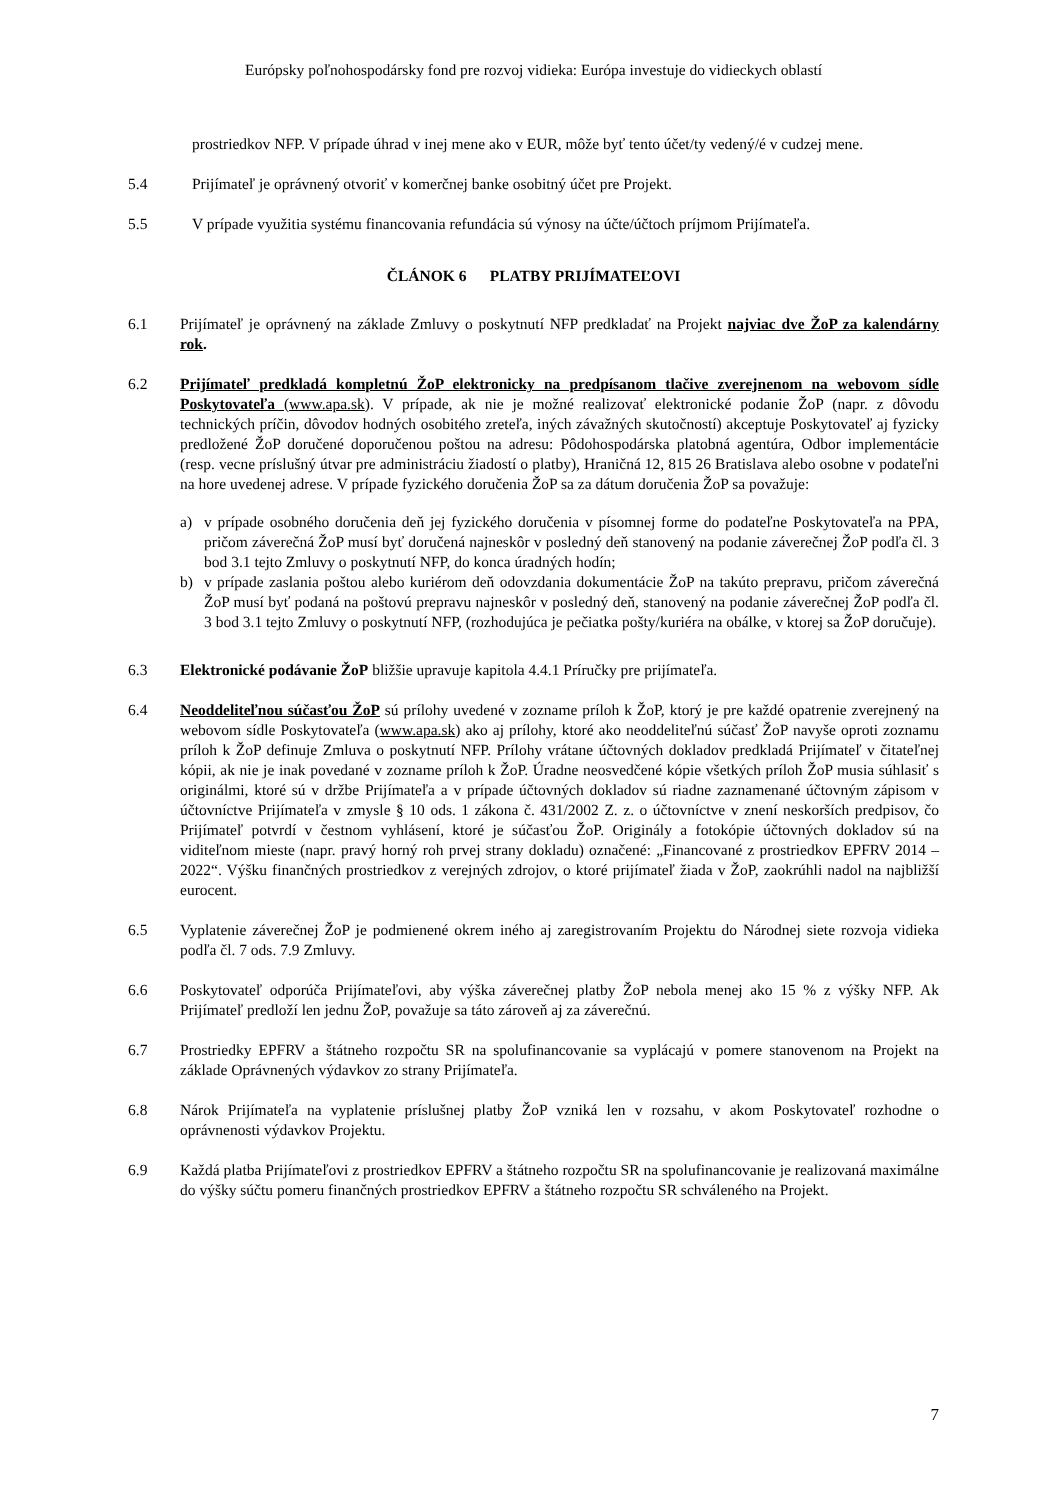Európsky poľnohospodársky fond pre rozvoj vidieka: Európa investuje do vidieckych oblastí
prostriedkov NFP. V prípade úhrad v inej mene ako v EUR, môže byť tento účet/ty vedený/é v cudzej mene.
5.4 Prijímateľ je oprávnený otvoriť v komerčnej banke osobitný účet pre Projekt.
5.5 V prípade využitia systému financovania refundácia sú výnosy na účte/účtoch príjmom Prijímateľa.
ČLÁNOK 6 PLATBY PRIJÍMATEĽOVI
6.1 Prijímateľ je oprávnený na základe Zmluvy o poskytnutí NFP predkladať na Projekt najviac dve ŽoP za kalendárny rok.
6.2 Prijímateľ predkladá kompletnú ŽoP elektronicky na predpísanom tlačive zverejnenom na webovom sídle Poskytovateľa (www.apa.sk). V prípade, ak nie je možné realizovať elektronické podanie ŽoP (napr. z dôvodu technických príčin, dôvodov hodných osobitého zreteľa, iných závažných skutočností) akceptuje Poskytovateľ aj fyzicky predložené ŽoP doručené doporučenou poštou na adresu: Pôdohospodárska platobná agentúra, Odbor implementácie (resp. vecne príslušný útvar pre administráciu žiadostí o platby), Hraničná 12, 815 26 Bratislava alebo osobne v podateľni na hore uvedenej adrese. V prípade fyzického doručenia ŽoP sa za dátum doručenia ŽoP sa považuje:
a) v prípade osobného doručenia deň jej fyzického doručenia v písomnej forme do podateľne Poskytovateľa na PPA, pričom záverečná ŽoP musí byť doručená najneskôr v posledný deň stanovený na podanie záverečnej ŽoP podľa čl. 3 bod 3.1 tejto Zmluvy o poskytnutí NFP, do konca úradných hodín;
b) v prípade zaslania poštou alebo kuriérom deň odovzdania dokumentácie ŽoP na takúto prepravu, pričom záverečná ŽoP musí byť podaná na poštovú prepravu najneskôr v posledný deň, stanovený na podanie záverečnej ŽoP podľa čl. 3 bod 3.1 tejto Zmluvy o poskytnutí NFP, (rozhodujúca je pečiatka pošty/kuriéra na obálke, v ktorej sa ŽoP doručuje).
6.3 Elektronické podávanie ŽoP bližšie upravuje kapitola 4.4.1 Príručky pre prijímateľa.
6.4 Neoddeliteľnou súčasťou ŽoP sú prílohy uvedené v zozname príloh k ŽoP, ktorý je pre každé opatrenie zverejnený na webovom sídle Poskytovateľa (www.apa.sk) ako aj prílohy, ktoré ako neoddeliteľnú súčasť ŽoP navyše oproti zoznamu príloh k ŽoP definuje Zmluva o poskytnutí NFP. Prílohy vrátane účtovných dokladov predkladá Prijímateľ v čitateľnej kópii, ak nie je inak povedané v zozname príloh k ŽoP. Úradne neosvedčené kópie všetkých príloh ŽoP musia súhlasiť s originálmi, ktoré sú v držbe Prijímateľa a v prípade účtovných dokladov sú riadne zaznamenané účtovným zápisom v účtovníctve Prijímateľa v zmysle § 10 ods. 1 zákona č. 431/2002 Z. z. o účtovníctve v znení neskorších predpisov, čo Prijímateľ potvrdí v čestnom vyhlásení, ktoré je súčasťou ŽoP. Originály a fotokópie účtovných dokladov sú na viditeľnom mieste (napr. pravý horný roh prvej strany dokladu) označené: „Financované z prostriedkov EPFRV 2014 – 2022“. Výšku finančných prostriedkov z verejných zdrojov, o ktoré prijímateľ žiada v ŽoP, zaokrúhli nadol na najbližší eurocent.
6.5 Vyplatenie záverečnej ŽoP je podmienené okrem iného aj zaregistrovaním Projektu do Národnej siete rozvoja vidieka podľa čl. 7 ods. 7.9 Zmluvy.
6.6 Poskytovateľ odporúča Prijímateľovi, aby výška záverečnej platby ŽoP nebola menej ako 15 % z výšky NFP. Ak Prijímateľ predloží len jednu ŽoP, považuje sa táto zároveň aj za záverečnú.
6.7 Prostriedky EPFRV a štátneho rozpočtu SR na spolufinancovanie sa vyplácajú v pomere stanovenom na Projekt na základe Oprávnených výdavkov zo strany Prijímateľa.
6.8 Nárok Prijímateľa na vyplatenie príslušnej platby ŽoP vzniká len v rozsahu, v akom Poskytovateľ rozhodne o oprávnenosti výdavkov Projektu.
6.9 Každá platba Prijímateľovi z prostriedkov EPFRV a štátneho rozpočtu SR na spolufinancovanie je realizovaná maximálne do výšky súčtu pomeru finančných prostriedkov EPFRV a štátneho rozpočtu SR schváleného na Projekt.
7